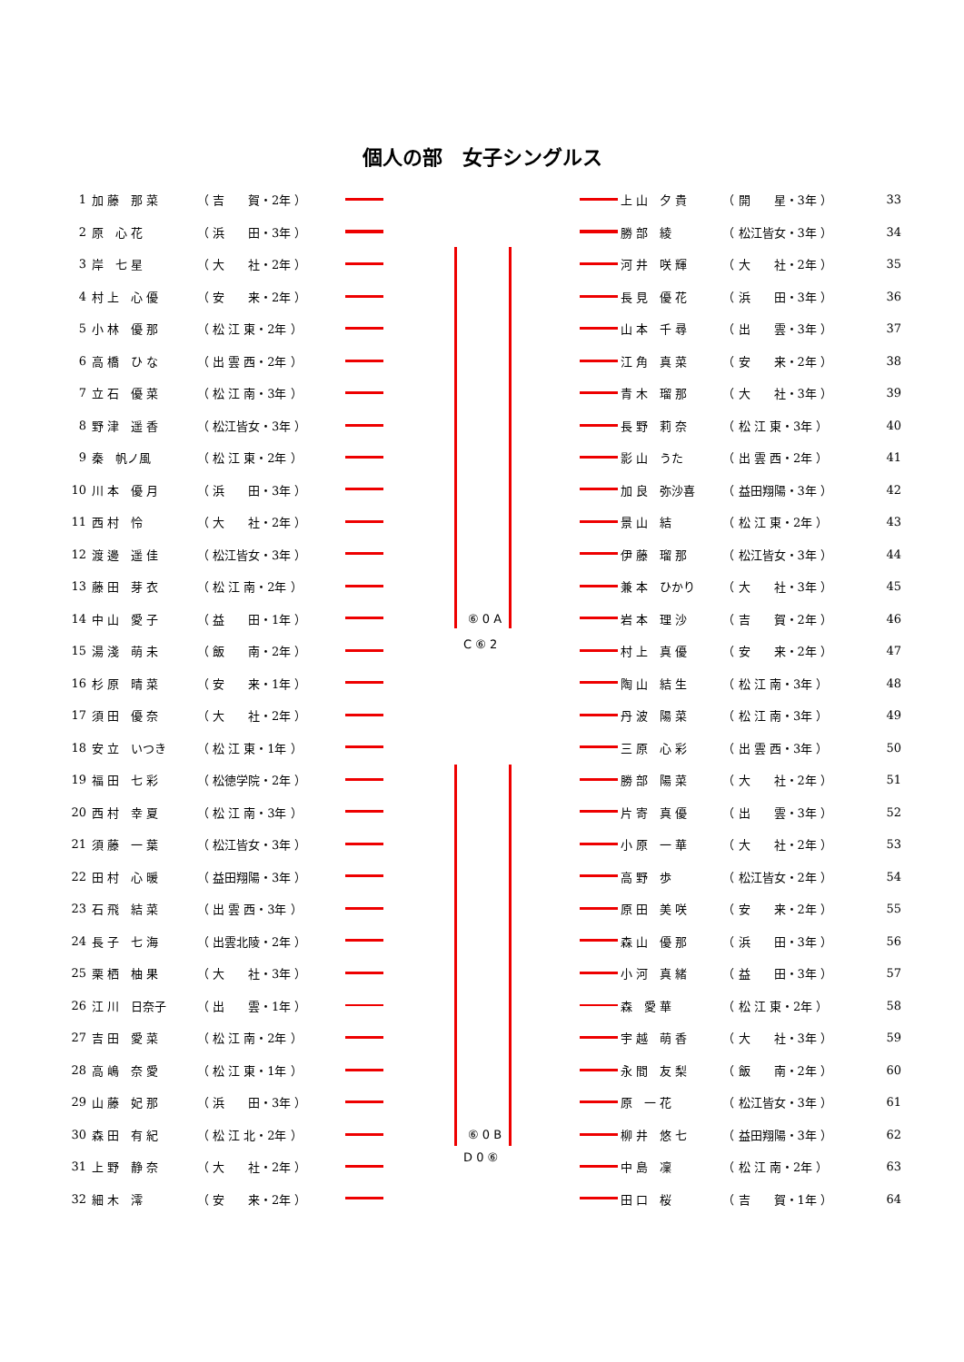個人の部　女子シングルス
| 1 | 加 藤 那 菜 | （ 吉 賀・2年 ） |
| 2 | 原 心 花 | （ 浜 田・3年 ） |
| 3 | 岸 七 星 | （ 大 社・2年 ） |
| 4 | 村 上 心 優 | （ 安 来・2年 ） |
| 5 | 小 林 優 那 | （ 松 江 東・2年 ） |
| 6 | 高 橋 ひ な | （ 出 雲 西・2年 ） |
| 7 | 立 石 優 菜 | （ 松 江 南・3年 ） |
| 8 | 野 津 遥 香 | （ 松江皆女・3年 ） |
| 9 | 秦 帆ノ風 | （ 松 江 東・2年 ） |
| 10 | 川 本 優 月 | （ 浜 田・3年 ） |
| 11 | 西 村 怜 | （ 大 社・2年 ） |
| 12 | 渡 邊 遥 佳 | （ 松江皆女・3年 ） |
| 13 | 藤 田 芽 衣 | （ 松 江 南・2年 ） |
| 14 | 中 山 愛 子 | （ 益 田・1年 ） |
| 15 | 湯 淺 萌 未 | （ 飯 南・2年 ） |
| 16 | 杉 原 晴 菜 | （ 安 来・1年 ） |
| 17 | 須 田 優 奈 | （ 大 社・2年 ） |
| 18 | 安 立 いつき | （ 松 江 東・1年 ） |
| 19 | 福 田 七 彩 | （ 松徳学院・2年 ） |
| 20 | 西 村 幸 夏 | （ 松 江 南・3年 ） |
| 21 | 須 藤 一 葉 | （ 松江皆女・3年 ） |
| 22 | 田 村 心 暖 | （ 益田翔陽・3年 ） |
| 23 | 石 飛 結 菜 | （ 出 雲 西・3年 ） |
| 24 | 長 子 七 海 | （ 出雲北陵・2年 ） |
| 25 | 栗 栖 柚 果 | （ 大 社・3年 ） |
| 26 | 江 川 日奈子 | （ 出 雲・1年 ） |
| 27 | 吉 田 愛 菜 | （ 松 江 南・2年 ） |
| 28 | 高 嶋 奈 愛 | （ 松 江 東・1年 ） |
| 29 | 山 藤 妃 那 | （ 浜 田・3年 ） |
| 30 | 森 田 有 紀 | （ 松 江 北・2年 ） |
| 31 | 上 野 静 奈 | （ 大 社・2年 ） |
| 32 | 細 木 澪 | （ 安 来・2年 ） |
⑥ 0 A
⑥ 0 B
C ⑥ 2
D 0 ⑥
| 上 山 夕 貴 | （ 開 星・3年 ） | 33 |
| 勝 部 綾 | （ 松江皆女・3年 ） | 34 |
| 河 井 咲 輝 | （ 大 社・2年 ） | 35 |
| 長 見 優 花 | （ 浜 田・3年 ） | 36 |
| 山 本 千 尋 | （ 出 雲・3年 ） | 37 |
| 江 角 真 菜 | （ 安 来・2年 ） | 38 |
| 青 木 瑠 那 | （ 大 社・3年 ） | 39 |
| 長 野 莉 奈 | （ 松 江 東・3年 ） | 40 |
| 影 山 うた | （ 出 雲 西・2年 ） | 41 |
| 加 良 弥沙喜 | （ 益田翔陽・3年 ） | 42 |
| 景 山 結 | （ 松 江 東・2年 ） | 43 |
| 伊 藤 瑠 那 | （ 松江皆女・3年 ） | 44 |
| 兼 本 ひかり | （ 大 社・3年 ） | 45 |
| 岩 本 理 沙 | （ 吉 賀・2年 ） | 46 |
| 村 上 真 優 | （ 安 来・2年 ） | 47 |
| 陶 山 結 生 | （ 松 江 南・3年 ） | 48 |
| 丹 波 陽 菜 | （ 松 江 南・3年 ） | 49 |
| 三 原 心 彩 | （ 出 雲 西・3年 ） | 50 |
| 勝 部 陽 菜 | （ 大 社・2年 ） | 51 |
| 片 寄 真 優 | （ 出 雲・3年 ） | 52 |
| 小 原 一 華 | （ 大 社・2年 ） | 53 |
| 高 野 歩 | （ 松江皆女・2年 ） | 54 |
| 原 田 美 咲 | （ 安 来・2年 ） | 55 |
| 森 山 優 那 | （ 浜 田・3年 ） | 56 |
| 小 河 真 緒 | （ 益 田・3年 ） | 57 |
| 森 愛 華 | （ 松 江 東・2年 ） | 58 |
| 宇 越 萌 香 | （ 大 社・3年 ） | 59 |
| 永 間 友 梨 | （ 飯 南・2年 ） | 60 |
| 原 一 花 | （ 松江皆女・3年 ） | 61 |
| 柳 井 悠 七 | （ 益田翔陽・3年 ） | 62 |
| 中 島 凜 | （ 松 江 南・2年 ） | 63 |
| 田 口 桜 | （ 吉 賀・1年 ） | 64 |